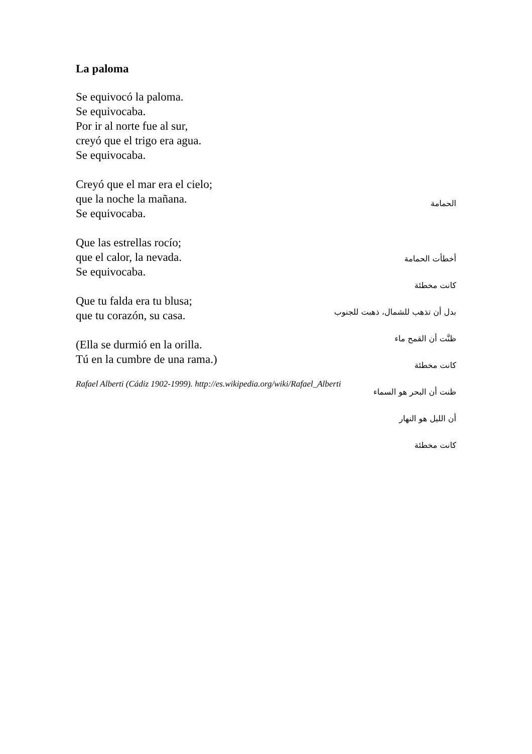La paloma
Se equivocó la paloma.
Se equivocaba.
Por ir al norte fue al sur,
creyó que el trigo era agua.
Se equivocaba.
Creyó que el mar era el cielo;
que la noche la mañana.
Se equivocaba.
Que las estrellas rocío;
que el calor, la nevada.
Se equivocaba.
Que tu falda era tu blusa;
que tu corazón, su casa.
(Ella se durmió en la orilla.
Tú en la cumbre de una rama.)
Rafael Alberti (Cádiz 1902-1999). http://es.wikipedia.org/wiki/Rafael_Alberti
الحمامة
أخطأت الحمامة
كانت مخطئة
بدل أن تذهب للشمال، ذهبت للجنوب
ظنَّت أن القمح ماء
كانت مخطئة
ظنت أن البحر هو السماء
أن الليل هو النهار
كانت مخطئة